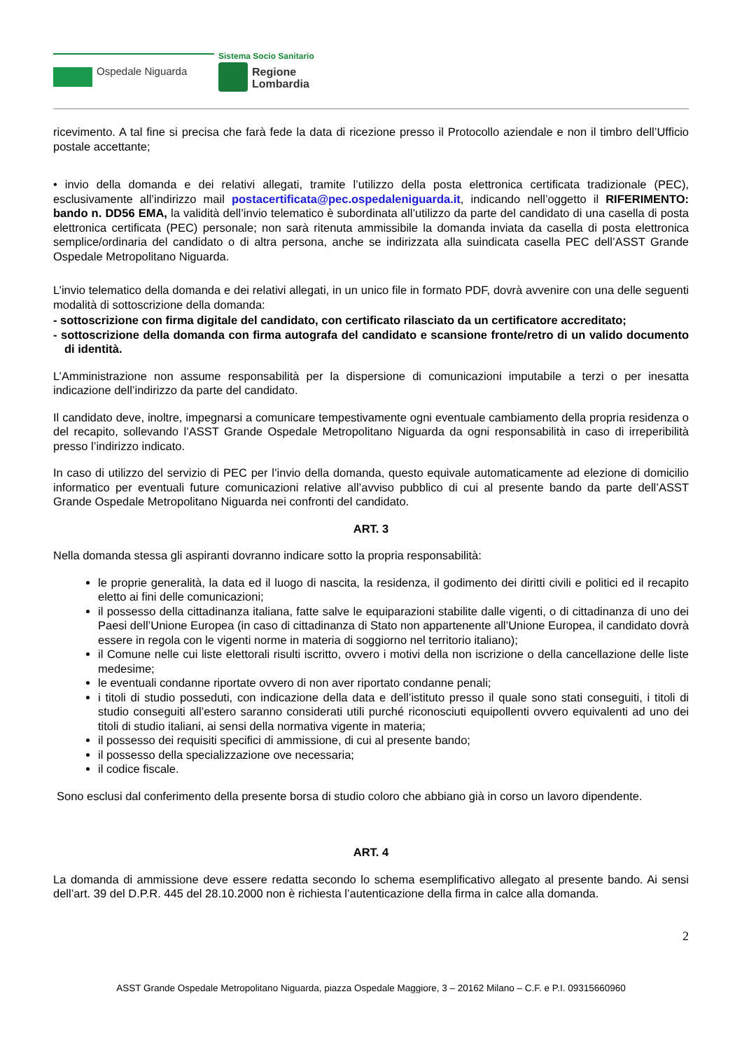Ospedale Niguarda
Sistema Socio Sanitario
Regione
Lombardia
ricevimento. A tal fine si precisa che farà fede la data di ricezione presso il Protocollo aziendale e non il timbro dell’Ufficio postale accettante;
• invio della domanda e dei relativi allegati, tramite l’utilizzo della posta elettronica certificata tradizionale (PEC), esclusivamente all’indirizzo mail postacertificata@pec.ospedaleniguarda.it, indicando nell’oggetto il RIFERIMENTO: bando n. DD56 EMA, la validità dell’invio telematico è subordinata all’utilizzo da parte del candidato di una casella di posta elettronica certificata (PEC) personale; non sarà ritenuta ammissibile la domanda inviata da casella di posta elettronica semplice/ordinaria del candidato o di altra persona, anche se indirizzata alla suindicata casella PEC dell’ASST Grande Ospedale Metropolitano Niguarda.
L’invio telematico della domanda e dei relativi allegati, in un unico file in formato PDF, dovrà avvenire con una delle seguenti modalità di sottoscrizione della domanda:
- sottoscrizione con firma digitale del candidato, con certificato rilasciato da un certificatore accreditato;
- sottoscrizione della domanda con firma autografa del candidato e scansione fronte/retro di un valido documento di identità.
L’Amministrazione non assume responsabilità per la dispersione di comunicazioni imputabile a terzi o per inesatta indicazione dell’indirizzo da parte del candidato.
Il candidato deve, inoltre, impegnarsi a comunicare tempestivamente ogni eventuale cambiamento della propria residenza o del recapito, sollevando l’ASST Grande Ospedale Metropolitano Niguarda da ogni responsabilità in caso di irreperibilità presso l’indirizzo indicato.
In caso di utilizzo del servizio di PEC per l’invio della domanda, questo equivale automaticamente ad elezione di domicilio informatico per eventuali future comunicazioni relative all’avviso pubblico di cui al presente bando da parte dell’ASST Grande Ospedale Metropolitano Niguarda nei confronti del candidato.
ART. 3
Nella domanda stessa gli aspiranti dovranno indicare sotto la propria responsabilità:
le proprie generalità, la data ed il luogo di nascita, la residenza, il godimento dei diritti civili e politici ed il recapito eletto ai fini delle comunicazioni;
il possesso della cittadinanza italiana, fatte salve le equiparazioni stabilite dalle vigenti, o di cittadinanza di uno dei Paesi dell’Unione Europea (in caso di cittadinanza di Stato non appartenente all’Unione Europea, il candidato dovrà essere in regola con le vigenti norme in materia di soggiorno nel territorio italiano);
il Comune nelle cui liste elettorali risulti iscritto, ovvero i motivi della non iscrizione o della cancellazione delle liste medesime;
le eventuali condanne riportate ovvero di non aver riportato condanne penali;
i titoli di studio posseduti, con indicazione della data e dell’istituto presso il quale sono stati conseguiti, i titoli di studio conseguiti all’estero saranno considerati utili purché riconosciuti equipollenti ovvero equivalenti ad uno dei titoli di studio italiani, ai sensi della normativa vigente in materia;
il possesso dei requisiti specifici di ammissione, di cui al presente bando;
il possesso della specializzazione ove necessaria;
il codice fiscale.
Sono esclusi dal conferimento della presente borsa di studio coloro che abbiano già in corso un lavoro dipendente.
ART. 4
La domanda di ammissione deve essere redatta secondo lo schema esemplificativo allegato al presente bando. Ai sensi dell’art. 39 del D.P.R. 445 del 28.10.2000 non è richiesta l’autenticazione della firma in calce alla domanda.
2
ASST Grande Ospedale Metropolitano Niguarda, piazza Ospedale Maggiore, 3 – 20162 Milano – C.F. e P.I. 09315660960